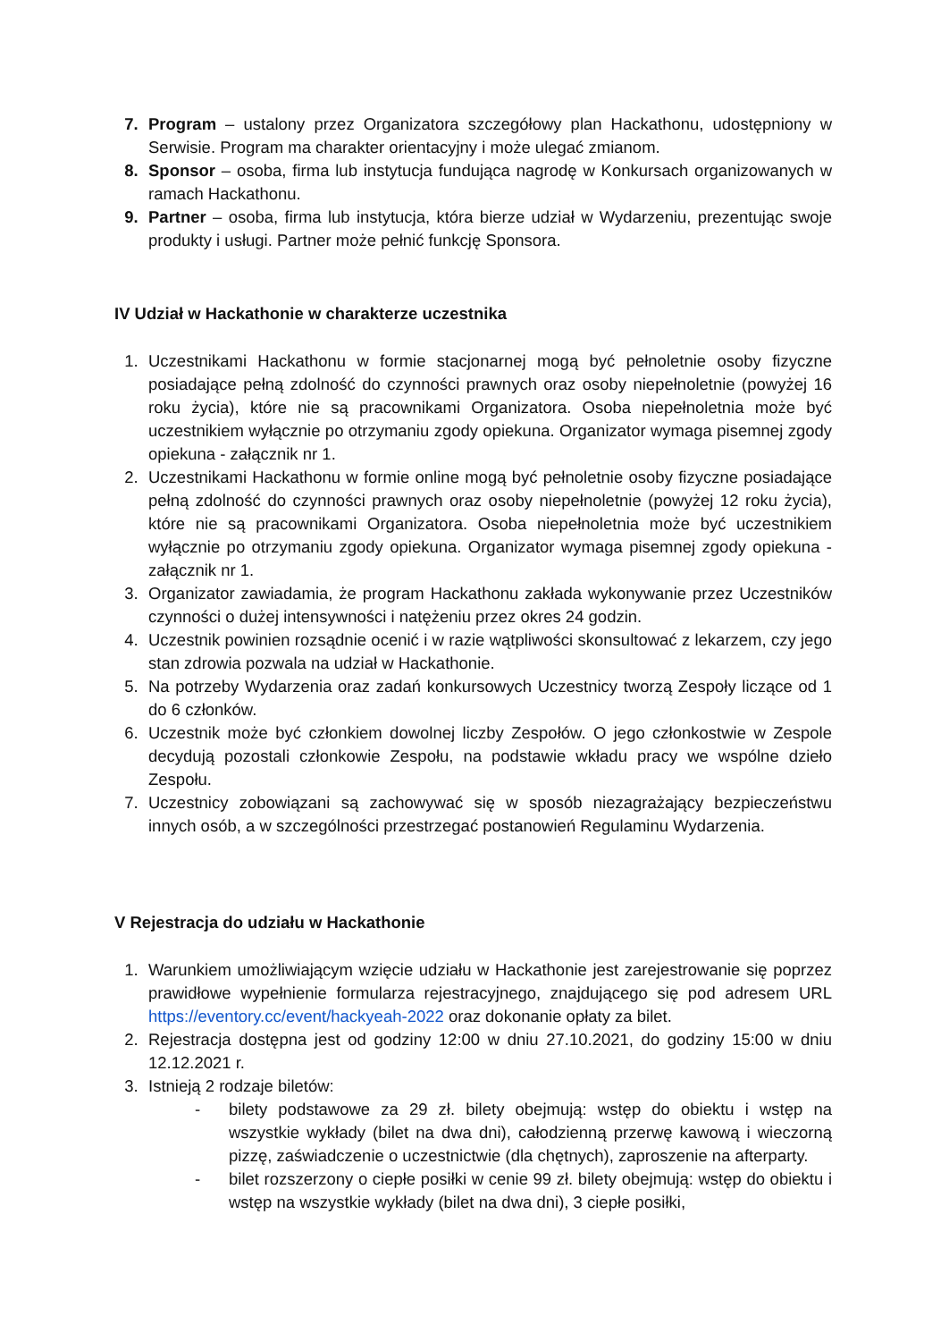7. Program – ustalony przez Organizatora szczegółowy plan Hackathonu, udostępniony w Serwisie. Program ma charakter orientacyjny i może ulegać zmianom.
8. Sponsor – osoba, firma lub instytucja fundująca nagrodę w Konkursach organizowanych w ramach Hackathonu.
9. Partner – osoba, firma lub instytucja, która bierze udział w Wydarzeniu, prezentując swoje produkty i usługi. Partner może pełnić funkcję Sponsora.
IV Udział w Hackathonie w charakterze uczestnika
1. Uczestnikami Hackathonu w formie stacjonarnej mogą być pełnoletnie osoby fizyczne posiadające pełną zdolność do czynności prawnych oraz osoby niepełnoletnie (powyżej 16 roku życia), które nie są pracownikami Organizatora. Osoba niepełnoletnia może być uczestnikiem wyłącznie po otrzymaniu zgody opiekuna. Organizator wymaga pisemnej zgody opiekuna - załącznik nr 1.
2. Uczestnikami Hackathonu w formie online mogą być pełnoletnie osoby fizyczne posiadające pełną zdolność do czynności prawnych oraz osoby niepełnoletnie (powyżej 12 roku życia), które nie są pracownikami Organizatora. Osoba niepełnoletnia może być uczestnikiem wyłącznie po otrzymaniu zgody opiekuna. Organizator wymaga pisemnej zgody opiekuna - załącznik nr 1.
3. Organizator zawiadamia, że program Hackathonu zakłada wykonywanie przez Uczestników czynności o dużej intensywności i natężeniu przez okres 24 godzin.
4. Uczestnik powinien rozsądnie ocenić i w razie wątpliwości skonsultować z lekarzem, czy jego stan zdrowia pozwala na udział w Hackathonie.
5. Na potrzeby Wydarzenia oraz zadań konkursowych Uczestnicy tworzą Zespoły liczące od 1 do 6 członków.
6. Uczestnik może być członkiem dowolnej liczby Zespołów. O jego członkostwie w Zespole decydują pozostali członkowie Zespołu, na podstawie wkładu pracy we wspólne dzieło Zespołu.
7. Uczestnicy zobowiązani są zachowywać się w sposób niezagrażający bezpieczeństwu innych osób, a w szczególności przestrzegać postanowień Regulaminu Wydarzenia.
V Rejestracja do udziału w Hackathonie
1. Warunkiem umożliwiającym wzięcie udziału w Hackathonie jest zarejestrowanie się poprzez prawidłowe wypełnienie formularza rejestracyjnego, znajdującego się pod adresem URL https://eventory.cc/event/hackyeah-2022 oraz dokonanie opłaty za bilet.
2. Rejestracja dostępna jest od godziny 12:00 w dniu 27.10.2021, do godziny 15:00 w dniu 12.12.2021 r.
3. Istnieją 2 rodzaje biletów:
- bilety podstawowe za 29 zł. bilety obejmują: wstęp do obiektu i wstęp na wszystkie wykłady (bilet na dwa dni), całodzienną przerwę kawową i wieczorną pizzę, zaświadczenie o uczestnictwie (dla chętnych), zaproszenie na afterparty.
- bilet rozszerzony o ciepłe posiłki w cenie 99 zł. bilety obejmują: wstęp do obiektu i wstęp na wszystkie wykłady (bilet na dwa dni), 3 ciepłe posiłki,